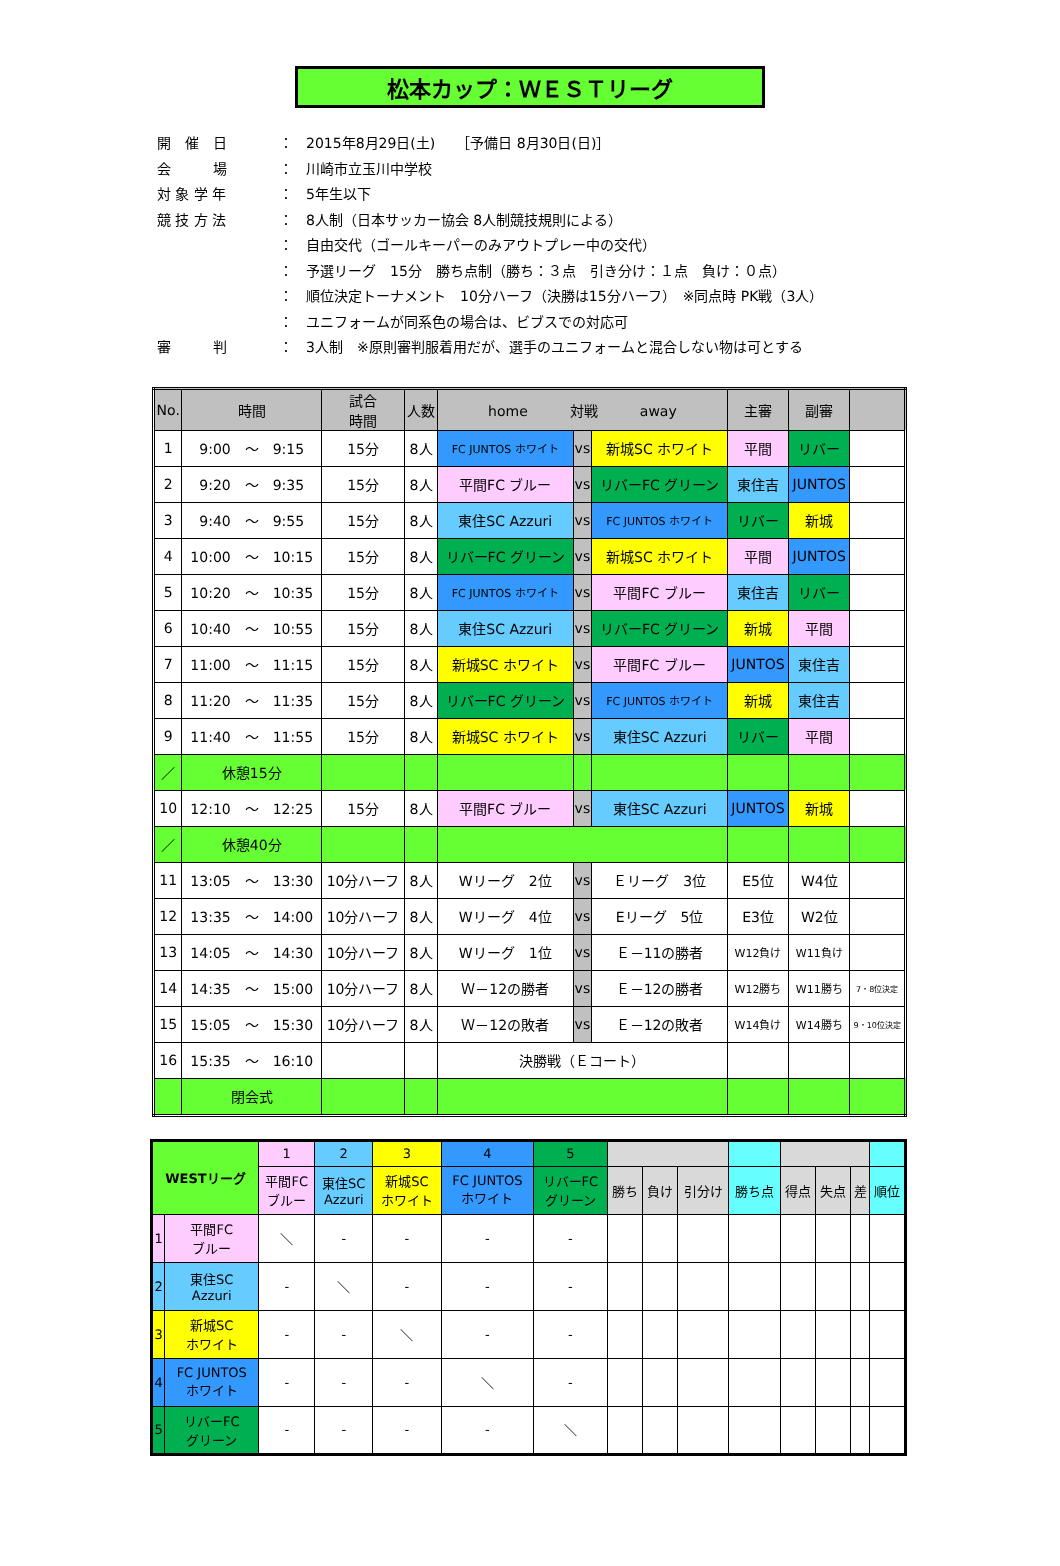松本カップ：ＷＥＳＴリーグ
| 開 催 日 | ： | 2015年8月29日(土) ［予備日 8月30日(日)］ |
| 会 場 | ： | 川崎市立玉川中学校 |
| 対 象 学 年 | ： | 5年生以下 |
| 競 技 方 法 | ： | 8人制（日本サッカー協会 8人制競技規則による） |
| | ： | 自由交代（ゴールキーパーのみアウトプレー中の交代） |
| | ： | 予選リーグ 15分 勝ち点制（勝ち：３点 引き分け：１点 負け：０点） |
| | ： | 順位決定トーナメント 10分ハーフ（決勝は15分ハーフ） ※同点時 PK戦（3人） |
| | ： | ユニフォームが同系色の場合は、ビブスでの対応可 |
| 審 判 | ： | 3人制 ※原則審判服着用だが、選手のユニフォームと混合しない物は可とする |
| No. | 時間 | 試合 時間 | 人数 | home 対戦 away | | | 主審 | 副審 | |
| --- | --- | --- | --- | --- | --- | --- | --- | --- | --- |
| 1 | 9:00 ～ 9:15 | 15分 | 8人 | FC JUNTOS ホワイト | vs | 新城SC ホワイト | 平間 | リバー | |
| 2 | 9:20 ～ 9:35 | 15分 | 8人 | 平間FC ブルー | vs | リバーFC グリーン | 東住吉 | JUNTOS | |
| 3 | 9:40 ～ 9:55 | 15分 | 8人 | 東住SC Azzuri | vs | FC JUNTOS ホワイト | リバー | 新城 | |
| 4 | 10:00 ～ 10:15 | 15分 | 8人 | リバーFC グリーン | vs | 新城SC ホワイト | 平間 | JUNTOS | |
| 5 | 10:20 ～ 10:35 | 15分 | 8人 | FC JUNTOS ホワイト | vs | 平間FC ブルー | 東住吉 | リバー | |
| 6 | 10:40 ～ 10:55 | 15分 | 8人 | 東住SC Azzuri | vs | リバーFC グリーン | 新城 | 平間 | |
| 7 | 11:00 ～ 11:15 | 15分 | 8人 | 新城SC ホワイト | vs | 平間FC ブルー | JUNTOS | 東住吉 | |
| 8 | 11:20 ～ 11:35 | 15分 | 8人 | リバーFC グリーン | vs | FC JUNTOS ホワイト | 新城 | 東住吉 | |
| 9 | 11:40 ～ 11:55 | 15分 | 8人 | 新城SC ホワイト | vs | 東住SC Azzuri | リバー | 平間 | |
| ／ | 休憩15分 | | | | | | | | |
| 10 | 12:10 ～ 12:25 | 15分 | 8人 | 平間FC ブルー | vs | 東住SC Azzuri | JUNTOS | 新城 | |
| ／ | 休憩40分 | | | | | | | | |
| 11 | 13:05 ～ 13:30 | 10分ハーフ | 8人 | Wリーグ 2位 | vs | Ｅリーグ 3位 | E5位 | W4位 | |
| 12 | 13:35 ～ 14:00 | 10分ハーフ | 8人 | Wリーグ 4位 | vs | Eリーグ 5位 | E3位 | W2位 | |
| 13 | 14:05 ～ 14:30 | 10分ハーフ | 8人 | Wリーグ 1位 | vs | Ｅ－11の勝者 | W12負け | W11負け | |
| 14 | 14:35 ～ 15:00 | 10分ハーフ | 8人 | Ｗ－12の勝者 | vs | Ｅ－12の勝者 | W12勝ち | W11勝ち | 7・8位決定 |
| 15 | 15:05 ～ 15:30 | 10分ハーフ | 8人 | Ｗ－12の敗者 | vs | Ｅ－12の敗者 | W14負け | W14勝ち | 9・10位決定 |
| 16 | 15:35 ～ 16:10 | | | 決勝戦（Ｅコート） | | | | | |
| | 閉会式 | | | | | | | | |
| WESTリーグ | | 1 | 2 | 3 | 4 | 5 | | | | | | | | |
| | | 平間FC ブルー | 東住SC Azzuri | 新城SC ホワイト | FC JUNTOS ホワイト | リバーFC グリーン | 勝ち | 負け | 引分け | 勝ち点 | 得点 | 失点 | 差 | 順位 |
| 1 | 平間FC ブルー | ＼ | - | - | - | - | | | | | | | | |
| 2 | 東住SC Azzuri | - | ＼ | - | - | - | | | | | | | | |
| 3 | 新城SC ホワイト | - | - | ＼ | - | - | | | | | | | | |
| 4 | FC JUNTOS ホワイト | - | - | - | ＼ | - | | | | | | | | |
| 5 | リバーFC グリーン | - | - | - | - | ＼ | | | | | | | | |